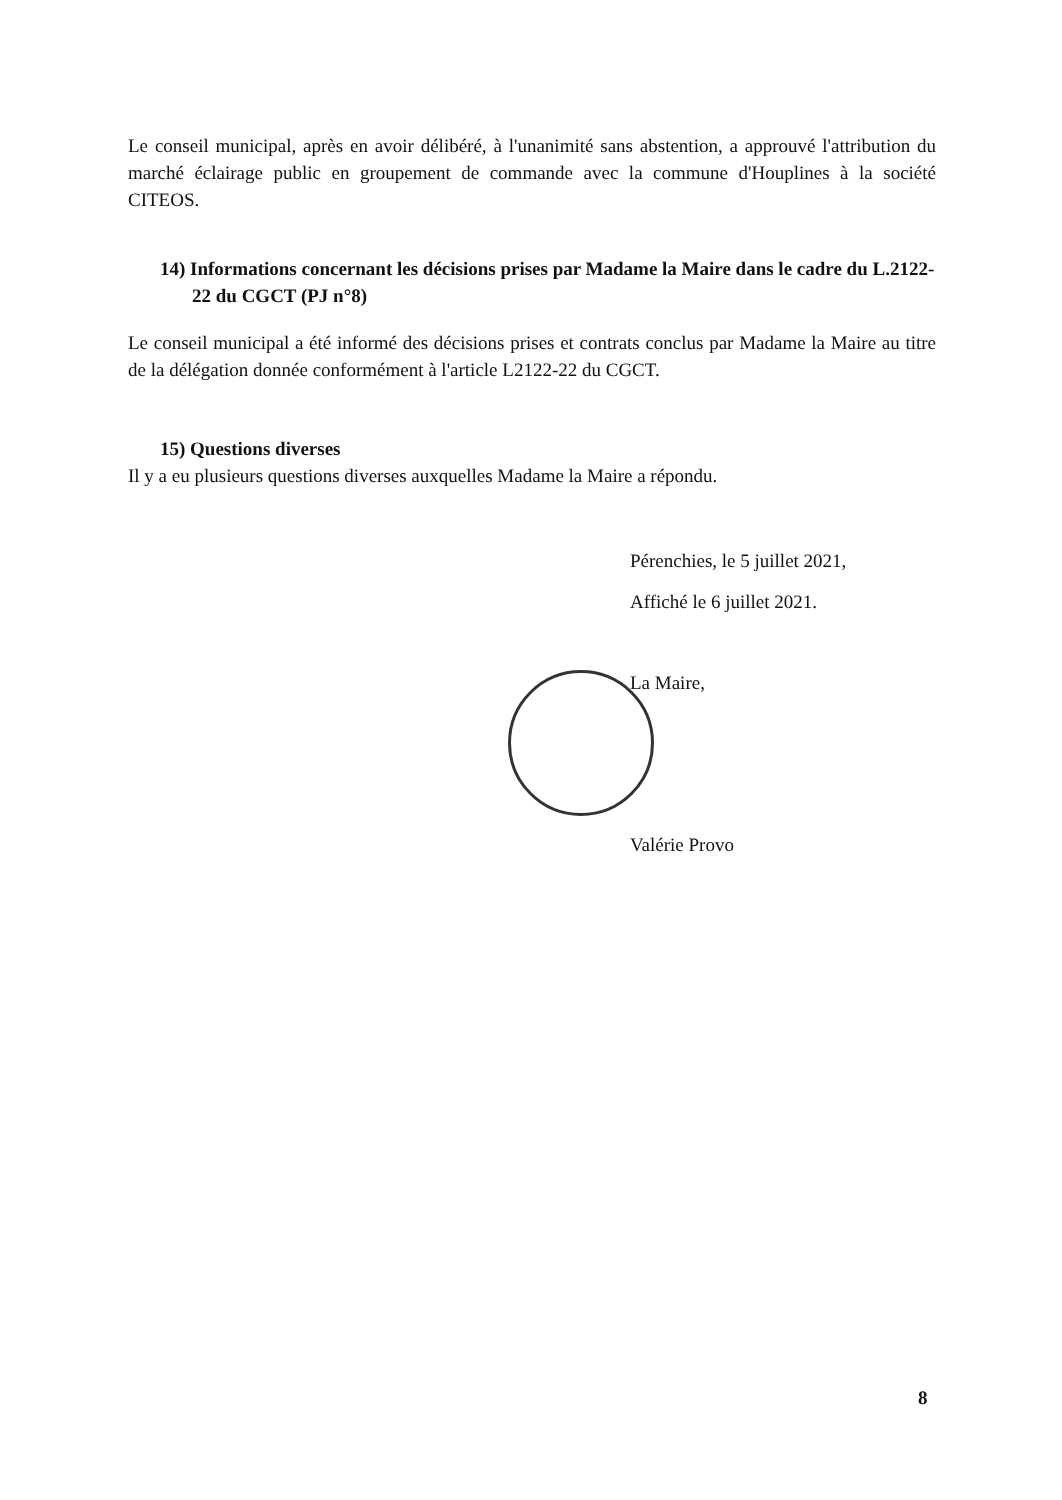Le conseil municipal, après en avoir délibéré, à l'unanimité sans abstention, a approuvé l'attribution du marché éclairage public en groupement de commande avec la commune d'Houplines à la société CITEOS.
14) Informations concernant les décisions prises par Madame la Maire dans le cadre du L.2122-22 du CGCT (PJ n°8)
Le conseil municipal a été informé des décisions prises et contrats conclus par Madame la Maire au titre de la délégation donnée conformément à l'article L2122-22 du CGCT.
15) Questions diverses
Il y a eu plusieurs questions diverses auxquelles Madame la Maire a répondu.
Pérenchies, le 5 juillet 2021,
Affiché le 6 juillet 2021.
La Maire,
Valérie Provo
8